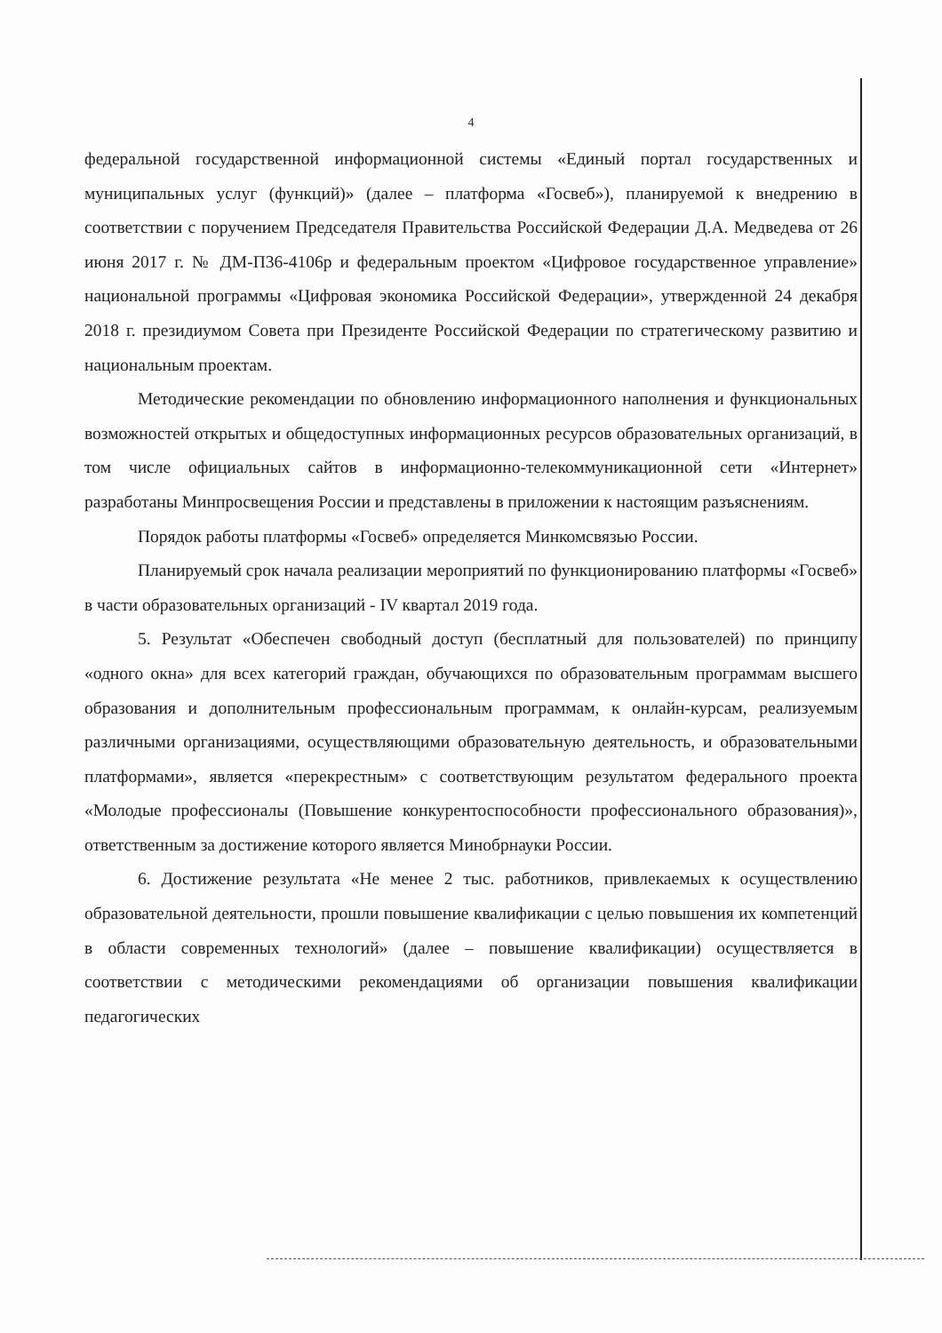4
федеральной государственной информационной системы «Единый портал государственных и муниципальных услуг (функций)» (далее – платформа «Госвеб»), планируемой к внедрению в соответствии с поручением Председателя Правительства Российской Федерации Д.А. Медведева от 26 июня 2017 г. № ДМ-П36-4106р и федеральным проектом «Цифровое государственное управление» национальной программы «Цифровая экономика Российской Федерации», утвержденной 24 декабря 2018 г. президиумом Совета при Президенте Российской Федерации по стратегическому развитию и национальным проектам.
Методические рекомендации по обновлению информационного наполнения и функциональных возможностей открытых и общедоступных информационных ресурсов образовательных организаций, в том числе официальных сайтов в информационно-телекоммуникационной сети «Интернет» разработаны Минпросвещения России и представлены в приложении к настоящим разъяснениям.
Порядок работы платформы «Госвеб» определяется Минкомсвязью России.
Планируемый срок начала реализации мероприятий по функционированию платформы «Госвеб» в части образовательных организаций - IV квартал 2019 года.
5. Результат «Обеспечен свободный доступ (бесплатный для пользователей) по принципу «одного окна» для всех категорий граждан, обучающихся по образовательным программам высшего образования и дополнительным профессиональным программам, к онлайн-курсам, реализуемым различными организациями, осуществляющими образовательную деятельность, и образовательными платформами», является «перекрестным» с соответствующим результатом федерального проекта «Молодые профессионалы (Повышение конкурентоспособности профессионального образования)», ответственным за достижение которого является Минобрнауки России.
6. Достижение результата «Не менее 2 тыс. работников, привлекаемых к осуществлению образовательной деятельности, прошли повышение квалификации с целью повышения их компетенций в области современных технологий» (далее – повышение квалификации) осуществляется в соответствии с методическими рекомендациями об организации повышения квалификации педагогических